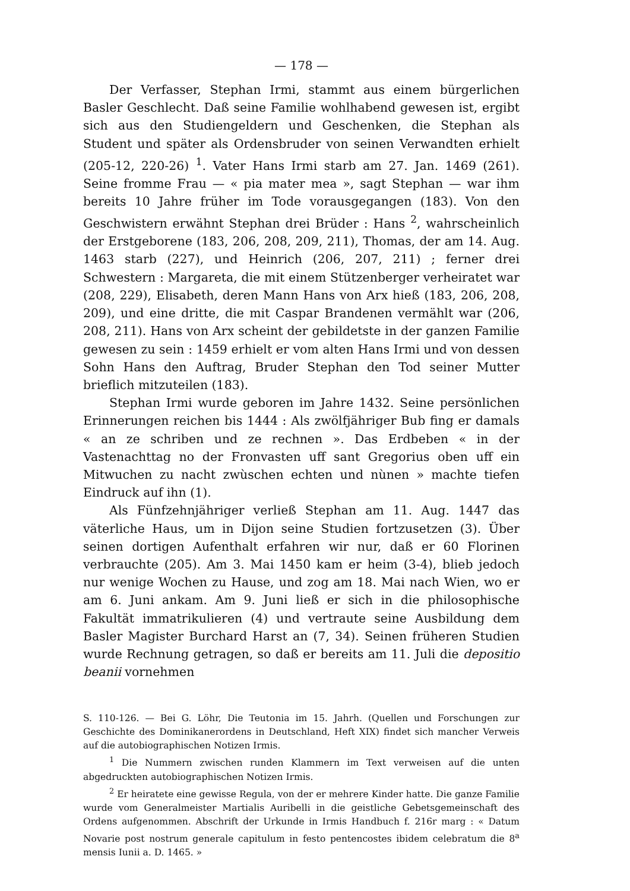— 178 —
Der Verfasser, Stephan Irmi, stammt aus einem bürgerlichen Basler Geschlecht. Daß seine Familie wohlhabend gewesen ist, ergibt sich aus den Studiengeldern und Geschenken, die Stephan als Student und später als Ordensbruder von seinen Verwandten erhielt (205-12, 220-26) <sup>1</sup>. Vater Hans Irmi starb am 27. Jan. 1469 (261). Seine fromme Frau — « pia mater mea », sagt Stephan — war ihm bereits 10 Jahre früher im Tode vorausgegangen (183). Von den Geschwistern erwähnt Stephan drei Brüder : Hans <sup>2</sup>, wahrscheinlich der Erstgeborene (183, 206, 208, 209, 211), Thomas, der am 14. Aug. 1463 starb (227), und Heinrich (206, 207, 211) ; ferner drei Schwestern : Margareta, die mit einem Stützenberger verheiratet war (208, 229), Elisabeth, deren Mann Hans von Arx hieß (183, 206, 208, 209), und eine dritte, die mit Caspar Brandenen vermählt war (206, 208, 211). Hans von Arx scheint der gebildetste in der ganzen Familie gewesen zu sein : 1459 erhielt er vom alten Hans Irmi und von dessen Sohn Hans den Auftrag, Bruder Stephan den Tod seiner Mutter brieflich mitzuteilen (183).
Stephan Irmi wurde geboren im Jahre 1432. Seine persönlichen Erinnerungen reichen bis 1444 : Als zwölfjähriger Bub fing er damals « an ze schriben und ze rechnen ». Das Erdbeben « in der Vastenachttag no der Fronvasten uff sant Gregorius oben uff ein Mitwuchen zu nacht zwùschen echten und nùnen » machte tiefen Eindruck auf ihn (1).
Als Fünfzehnjähriger verließ Stephan am 11. Aug. 1447 das väterliche Haus, um in Dijon seine Studien fortzusetzen (3). Über seinen dortigen Aufenthalt erfahren wir nur, daß er 60 Florinen verbrauchte (205). Am 3. Mai 1450 kam er heim (3-4), blieb jedoch nur wenige Wochen zu Hause, und zog am 18. Mai nach Wien, wo er am 6. Juni ankam. Am 9. Juni ließ er sich in die philosophische Fakultät immatrikulieren (4) und vertraute seine Ausbildung dem Basler Magister Burchard Harst an (7, 34). Seinen früheren Studien wurde Rechnung getragen, so daß er bereits am 11. Juli die depositio beanii vornehmen
S. 110-126. — Bei G. Löhr, Die Teutonia im 15. Jahrh. (Quellen und Forschungen zur Geschichte des Dominikanerordens in Deutschland, Heft XIX) findet sich mancher Verweis auf die autobiographischen Notizen Irmis.
<sup>1</sup> Die Nummern zwischen runden Klammern im Text verweisen auf die unten abgedruckten autobiographischen Notizen Irmis.
<sup>2</sup> Er heiratete eine gewisse Regula, von der er mehrere Kinder hatte. Die ganze Familie wurde vom Generalmeister Martialis Auribelli in die geistliche Gebetsgemeinschaft des Ordens aufgenommen. Abschrift der Urkunde in Irmis Handbuch f. 216r marg : « Datum Novarie post nostrum generale capitulum in festo pentencostes ibidem celebratum die 8<sup>a</sup> mensis Iunii a. D. 1465. »